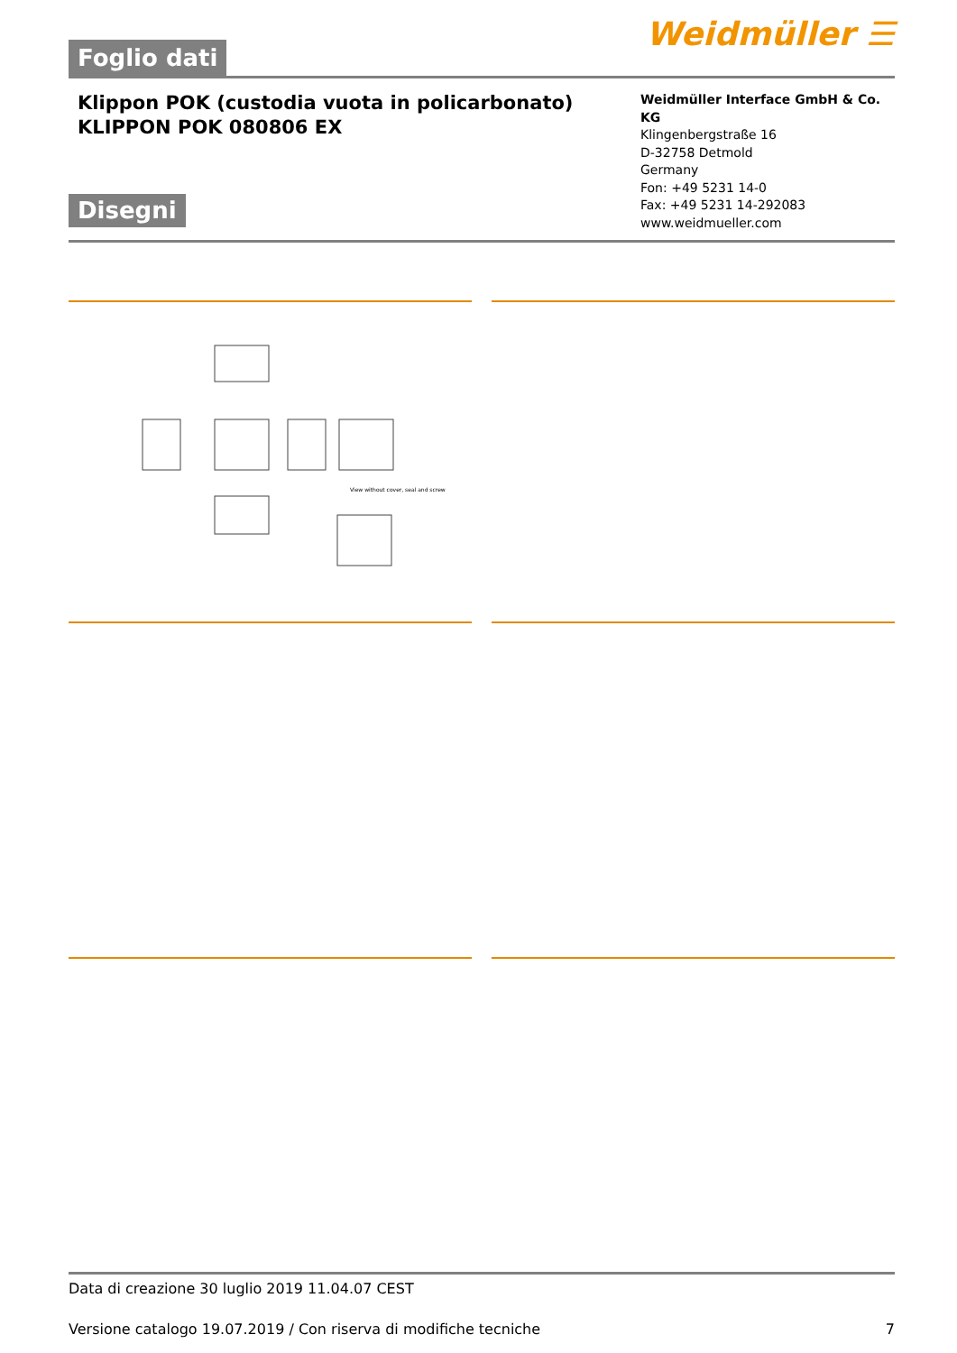Foglio dati
Weidmüller ☰
Klippon POK (custodia vuota in policarbonato)
KLIPPON POK 080806 EX
Disegni
Weidmüller Interface GmbH & Co. KG
Klingenbergstraße 16
D-32758 Detmold
Germany
Fon: +49 5231 14-0
Fax: +49 5231 14-292083
www.weidmueller.com
View without cover, seal and screw
Data di creazione 30 luglio 2019 11.04.07 CEST
Versione catalogo 19.07.2019 / Con riserva di modifiche tecniche 7